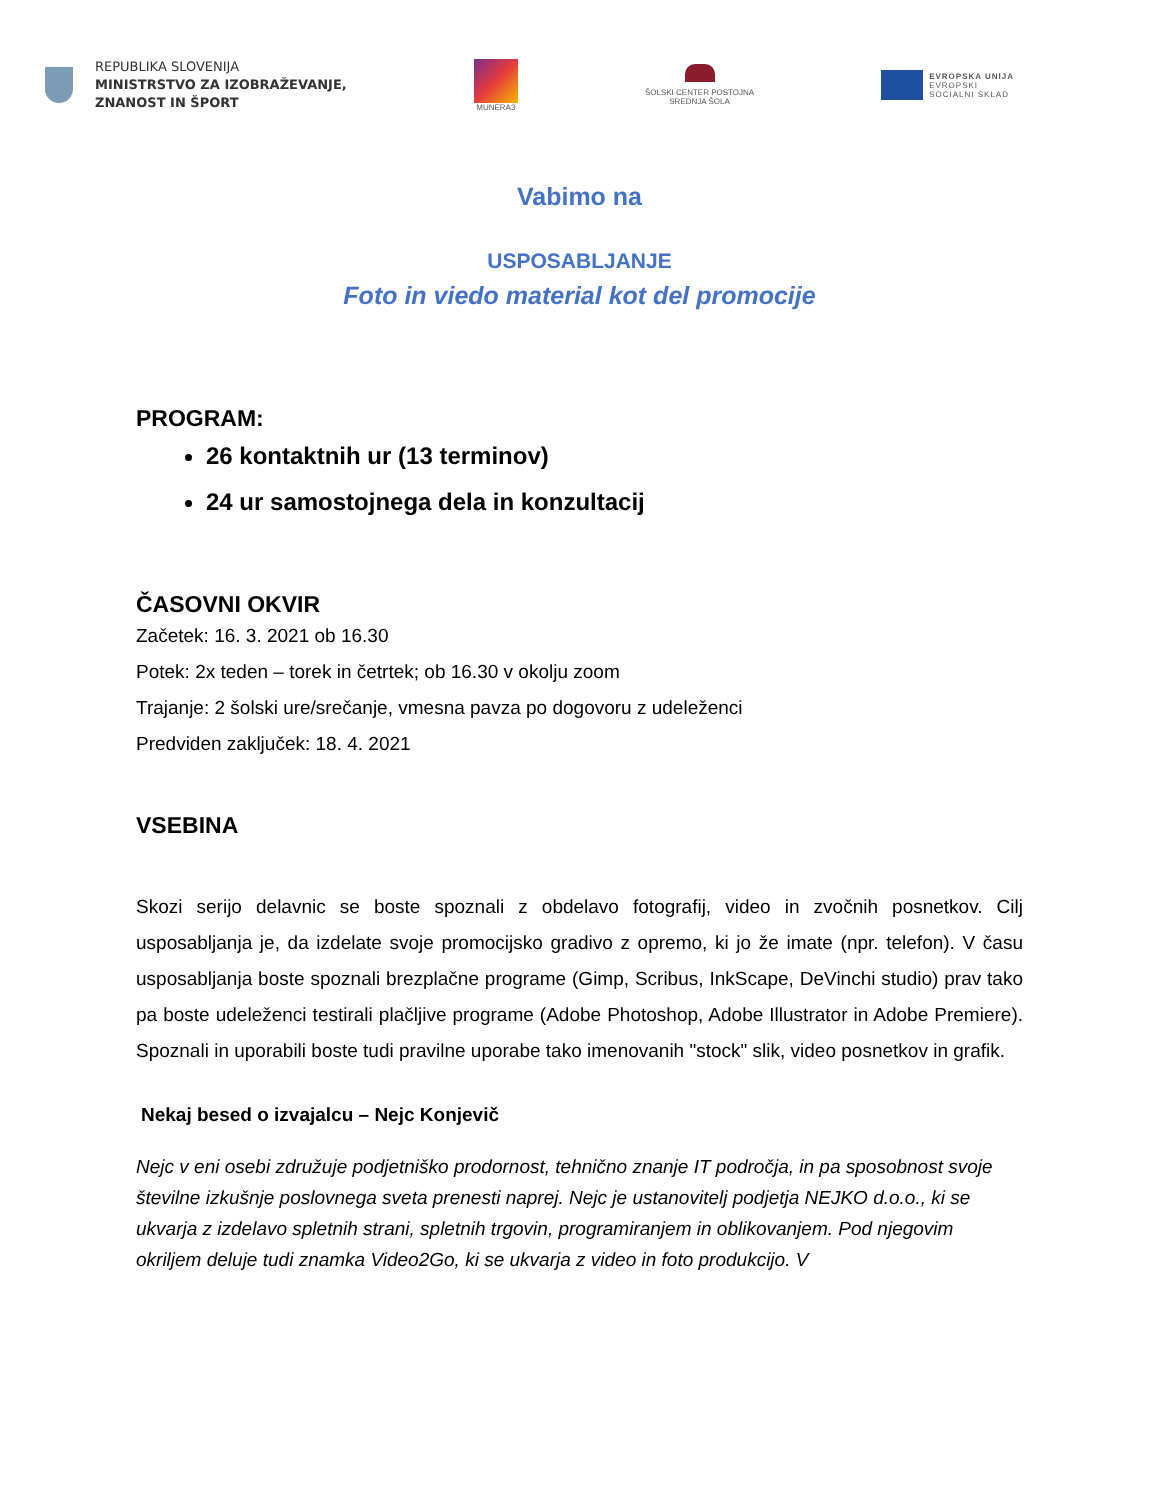REPUBLIKA SLOVENIJA
MINISTRSTVO ZA IZOBRAŽEVANJE,
ZNANOST IN ŠPORT
MUNERA3
ŠOLSKI CENTER POSTOJNA
SREDNJA ŠOLA
EVROPSKA UNIJA
EVROPSKI
SOCIALNI SKLAD
Vabimo na
USPOSABLJANJE
Foto in viedo material kot del promocije
PROGRAM:
26 kontaktnih ur (13 terminov)
24 ur samostojnega dela in konzultacij
ČASOVNI OKVIR
Začetek: 16. 3. 2021 ob 16.30
Potek: 2x teden – torek in četrtek; ob 16.30 v okolju zoom
Trajanje: 2 šolski ure/srečanje, vmesna pavza po dogovoru z udeleženci
Predviden zaključek: 18. 4. 2021
VSEBINA
Skozi serijo delavnic se boste spoznali z obdelavo fotografij, video in zvočnih posnetkov. Cilj usposabljanja je, da izdelate svoje promocijsko gradivo z opremo, ki jo že imate (npr. telefon). V času usposabljanja boste spoznali brezplačne programe (Gimp, Scribus, InkScape, DeVinchi studio) prav tako pa boste udeleženci testirali plačljive programe (Adobe Photoshop, Adobe Illustrator in Adobe Premiere). Spoznali in uporabili boste tudi pravilne uporabe tako imenovanih "stock" slik, video posnetkov in grafik.
Nekaj besed o izvajalcu – Nejc Konjevič
Nejc v eni osebi združuje podjetniško prodornost, tehnično znanje IT področja, in pa sposobnost svoje številne izkušnje poslovnega sveta prenesti naprej. Nejc je ustanovitelj podjetja NEJKO d.o.o., ki se ukvarja z izdelavo spletnih strani, spletnih trgovin, programiranjem in oblikovanjem. Pod njegovim okriljem deluje tudi znamka Video2Go, ki se ukvarja z video in foto produkcijo. V